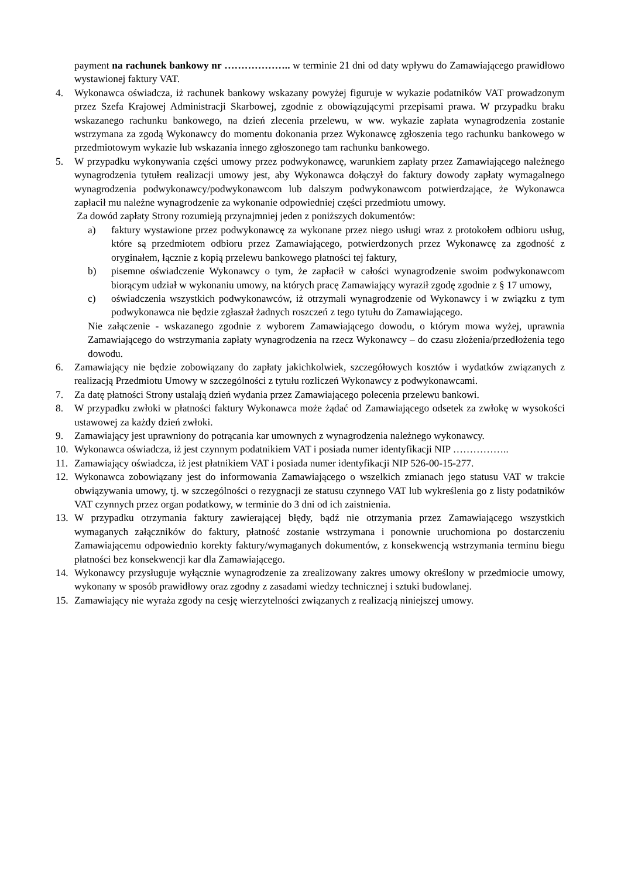payment na rachunek bankowy nr ……………….. w terminie 21 dni od daty wpływu do Zamawiającego prawidłowo wystawionej faktury VAT.
4. Wykonawca oświadcza, iż rachunek bankowy wskazany powyżej figuruje w wykazie podatników VAT prowadzonym przez Szefa Krajowej Administracji Skarbowej, zgodnie z obowiązującymi przepisami prawa. W przypadku braku wskazanego rachunku bankowego, na dzień zlecenia przelewu, w ww. wykazie zapłata wynagrodzenia zostanie wstrzymana za zgodą Wykonawcy do momentu dokonania przez Wykonawcę zgłoszenia tego rachunku bankowego w przedmiotowym wykazie lub wskazania innego zgłoszonego tam rachunku bankowego.
5. W przypadku wykonywania części umowy przez podwykonawcę, warunkiem zapłaty przez Zamawiającego należnego wynagrodzenia tytułem realizacji umowy jest, aby Wykonawca dołączył do faktury dowody zapłaty wymagalnego wynagrodzenia podwykonawcy/podwykonawcom lub dalszym podwykonawcom potwierdzające, że Wykonawca zapłacił mu należne wynagrodzenie za wykonanie odpowiedniej części przedmiotu umowy.
Za dowód zapłaty Strony rozumieją przynajmniej jeden z poniższych dokumentów:
a) faktury wystawione przez podwykonawcę za wykonane przez niego usługi wraz z protokołem odbioru usług, które są przedmiotem odbioru przez Zamawiającego, potwierdzonych przez Wykonawcę za zgodność z oryginałem, łącznie z kopią przelewu bankowego płatności tej faktury,
b) pisemne oświadczenie Wykonawcy o tym, że zapłacił w całości wynagrodzenie swoim podwykonawcom biorącym udział w wykonaniu umowy, na których pracę Zamawiający wyraził zgodę zgodnie z § 17 umowy,
c) oświadczenia wszystkich podwykonawców, iż otrzymali wynagrodzenie od Wykonawcy i w związku z tym podwykonawca nie będzie zgłaszał żadnych roszczeń z tego tytułu do Zamawiającego.
Nie załączenie - wskazanego zgodnie z wyborem Zamawiającego dowodu, o którym mowa wyżej, uprawnia Zamawiającego do wstrzymania zapłaty wynagrodzenia na rzecz Wykonawcy – do czasu złożenia/przedłożenia tego dowodu.
6. Zamawiający nie będzie zobowiązany do zapłaty jakichkolwiek, szczegółowych kosztów i wydatków związanych z realizacją Przedmiotu Umowy w szczególności z tytułu rozliczeń Wykonawcy z podwykonawcami.
7. Za datę płatności Strony ustalają dzień wydania przez Zamawiającego polecenia przelewu bankowi.
8. W przypadku zwłoki w płatności faktury Wykonawca może żądać od Zamawiającego odsetek za zwłokę w wysokości ustawowej za każdy dzień zwłoki.
9. Zamawiający jest uprawniony do potrącania kar umownych z wynagrodzenia należnego wykonawcy.
10. Wykonawca oświadcza, iż jest czynnym podatnikiem VAT i posiada numer identyfikacji NIP ……………..
11. Zamawiający oświadcza, iż jest płatnikiem VAT i posiada numer identyfikacji NIP 526-00-15-277.
12. Wykonawca zobowiązany jest do informowania Zamawiającego o wszelkich zmianach jego statusu VAT w trakcie obwiązywania umowy, tj. w szczególności o rezygnacji ze statusu czynnego VAT lub wykreślenia go z listy podatników VAT czynnych przez organ podatkowy, w terminie do 3 dni od ich zaistnienia.
13. W przypadku otrzymania faktury zawierającej błędy, bądź nie otrzymania przez Zamawiającego wszystkich wymaganych załączników do faktury, płatność zostanie wstrzymana i ponownie uruchomiona po dostarczeniu Zamawiającemu odpowiednio korekty faktury/wymaganych dokumentów, z konsekwencją wstrzymania terminu biegu płatności bez konsekwencji kar dla Zamawiającego.
14. Wykonawcy przysługuje wyłącznie wynagrodzenie za zrealizowany zakres umowy określony w przedmiocie umowy, wykonany w sposób prawidłowy oraz zgodny z zasadami wiedzy technicznej i sztuki budowlanej.
15. Zamawiający nie wyraża zgody na cesję wierzytelności związanych z realizacją niniejszej umowy.